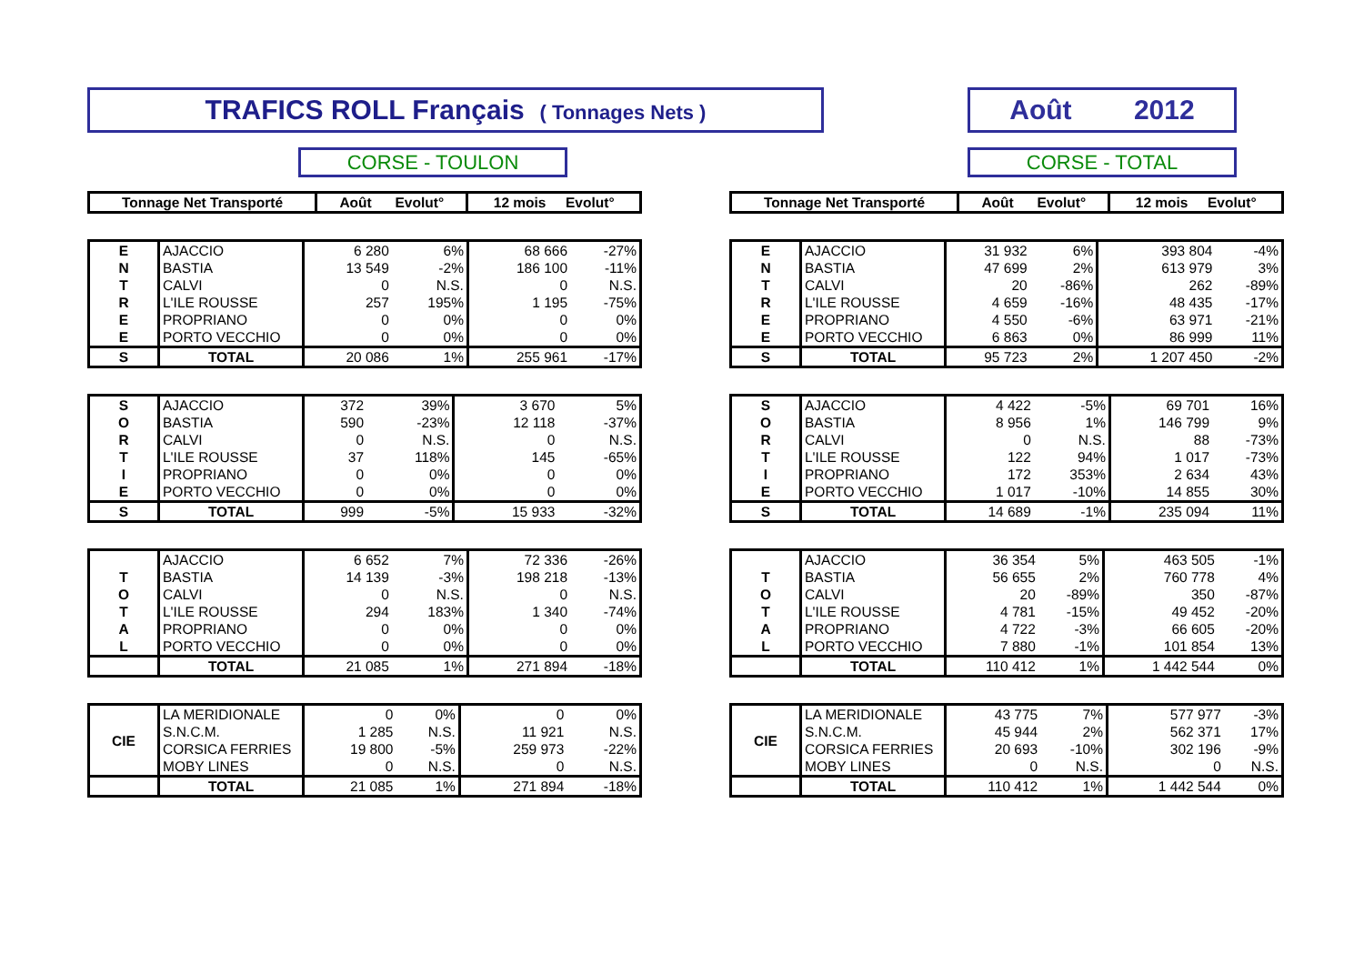TRAFICS ROLL Français ( Tonnages Nets ) Août 2012
CORSE - TOULON CORSE - TOTAL
| Tonnage Net Transporté | Août Evolut° | 12 mois Evolut° |
| --- | --- | --- |
| E | AJACCIO | 6 280 | 6% | 68 666 | -27% |
| N | BASTIA | 13 549 | -2% | 186 100 | -11% |
| T | CALVI | 0 | N.S. | 0 | N.S. |
| R | L'ILE ROUSSE | 257 | 195% | 1 195 | -75% |
| E | PROPRIANO | 0 | 0% | 0 | 0% |
| E | PORTO VECCHIO | 0 | 0% | 0 | 0% |
| S | TOTAL | 20 086 | 1% | 255 961 | -17% |
| S | AJACCIO | 372 | 39% | 3 670 | 5% |
| O | BASTIA | 590 | -23% | 12 118 | -37% |
| R | CALVI | 0 | N.S. | 0 | N.S. |
| T | L'ILE ROUSSE | 37 | 118% | 145 | -65% |
| I | PROPRIANO | 0 | 0% | 0 | 0% |
| E | PORTO VECCHIO | 0 | 0% | 0 | 0% |
| S | TOTAL | 999 | -5% | 15 933 | -32% |
| | AJACCIO | 6 652 | 7% | 72 336 | -26% |
| T | BASTIA | 14 139 | -3% | 198 218 | -13% |
| O | CALVI | 0 | N.S. | 0 | N.S. |
| T | L'ILE ROUSSE | 294 | 183% | 1 340 | -74% |
| A | PROPRIANO | 0 | 0% | 0 | 0% |
| L | PORTO VECCHIO | 0 | 0% | 0 | 0% |
| | TOTAL | 21 085 | 1% | 271 894 | -18% |
| CIE | LA MERIDIONALE | 0 | 0% | 0 | 0% |
| | S.N.C.M. | 1 285 | N.S. | 11 921 | N.S. |
| | CORSICA FERRIES | 19 800 | -5% | 259 973 | -22% |
| | MOBY LINES | 0 | N.S. | 0 | N.S. |
| | TOTAL | 21 085 | 1% | 271 894 | -18% |
| Tonnage Net Transporté | Août Evolut° | 12 mois Evolut° |
| --- | --- | --- |
| E | AJACCIO | 31 932 | 6% | 393 804 | -4% |
| N | BASTIA | 47 699 | 2% | 613 979 | 3% |
| T | CALVI | 20 | -86% | 262 | -89% |
| R | L'ILE ROUSSE | 4 659 | -16% | 48 435 | -17% |
| E | PROPRIANO | 4 550 | -6% | 63 971 | -21% |
| E | PORTO VECCHIO | 6 863 | 0% | 86 999 | 11% |
| S | TOTAL | 95 723 | 2% | 1 207 450 | -2% |
| S | AJACCIO | 4 422 | -5% | 69 701 | 16% |
| O | BASTIA | 8 956 | 1% | 146 799 | 9% |
| R | CALVI | 0 | N.S. | 88 | -73% |
| T | L'ILE ROUSSE | 122 | 94% | 1 017 | -73% |
| I | PROPRIANO | 172 | 353% | 2 634 | 43% |
| E | PORTO VECCHIO | 1 017 | -10% | 14 855 | 30% |
| S | TOTAL | 14 689 | -1% | 235 094 | 11% |
| | AJACCIO | 36 354 | 5% | 463 505 | -1% |
| T | BASTIA | 56 655 | 2% | 760 778 | 4% |
| O | CALVI | 20 | -89% | 350 | -87% |
| T | L'ILE ROUSSE | 4 781 | -15% | 49 452 | -20% |
| A | PROPRIANO | 4 722 | -3% | 66 605 | -20% |
| L | PORTO VECCHIO | 7 880 | -1% | 101 854 | 13% |
| | TOTAL | 110 412 | 1% | 1 442 544 | 0% |
| CIE | LA MERIDIONALE | 43 775 | 7% | 577 977 | -3% |
| | S.N.C.M. | 45 944 | 2% | 562 371 | 17% |
| | CORSICA FERRIES | 20 693 | -10% | 302 196 | -9% |
| | MOBY LINES | 0 | N.S. | 0 | N.S. |
| | TOTAL | 110 412 | 1% | 1 442 544 | 0% |